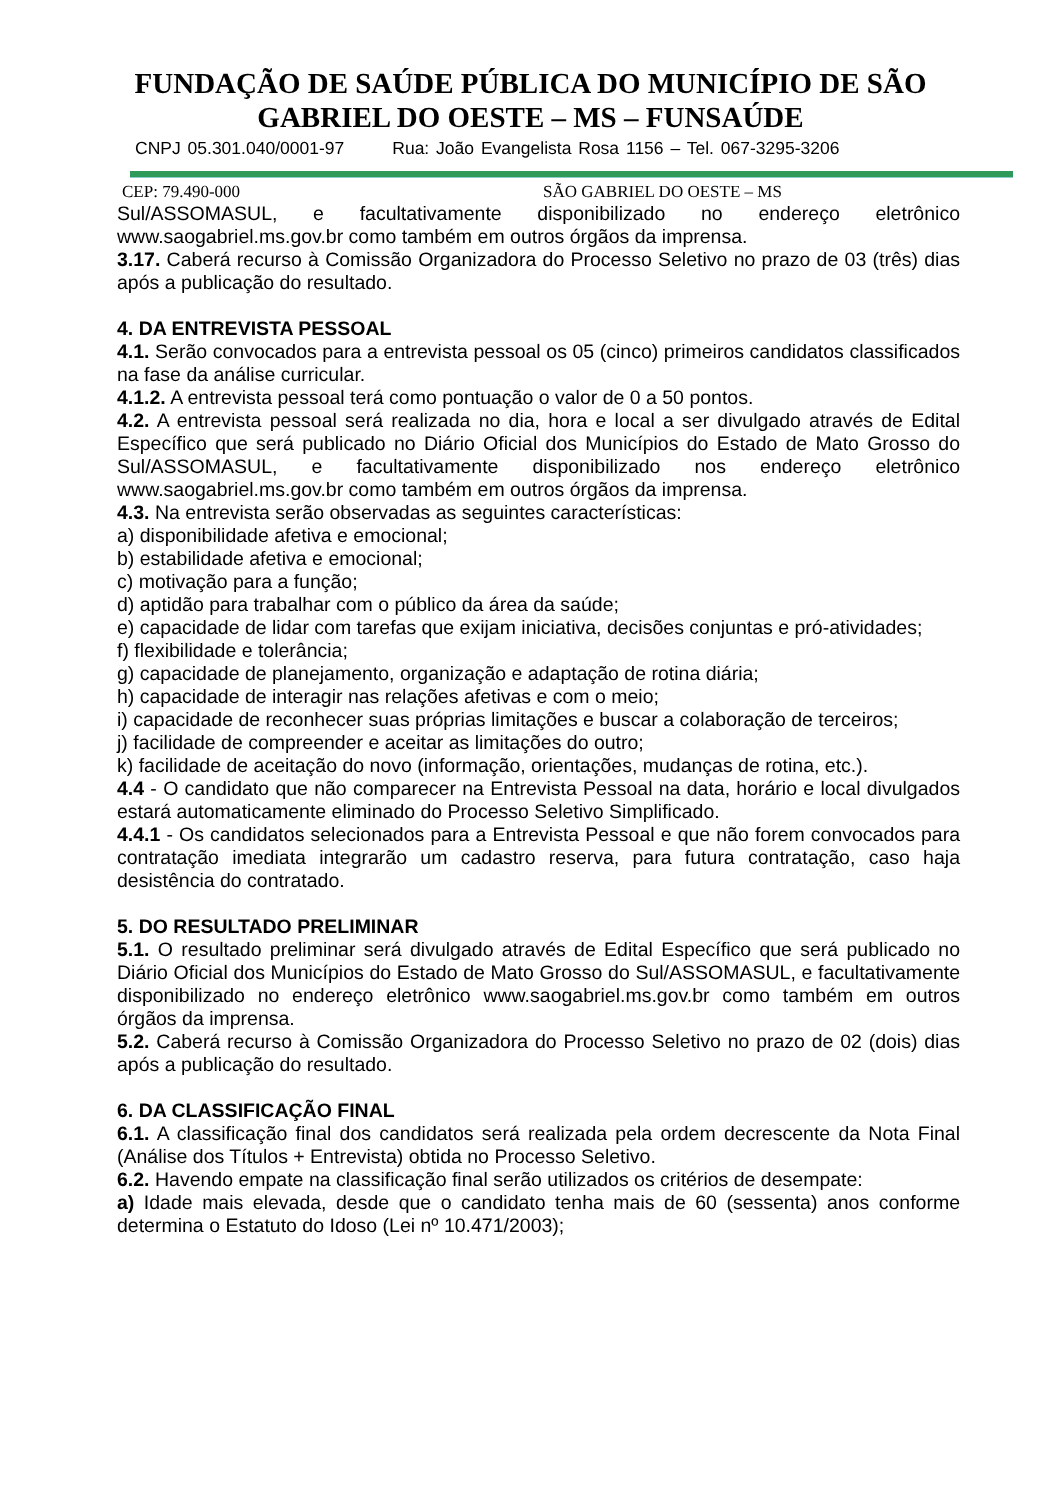FUNDAÇÃO DE SAÚDE PÚBLICA DO MUNICÍPIO DE SÃO
GABRIEL DO OESTE – MS – FUNSAÚDE
CNPJ 05.301.040/0001-97 Rua: João Evangelista Rosa 1156 – Tel. 067-3295-3206
CEP: 79.490-000 SÃO GABRIEL DO OESTE – MS
Sul/ASSOMASUL, e facultativamente disponibilizado no endereço eletrônico www.saogabriel.ms.gov.br como também em outros órgãos da imprensa.
3.17. Caberá recurso à Comissão Organizadora do Processo Seletivo no prazo de 03 (três) dias após a publicação do resultado.
4. DA ENTREVISTA PESSOAL
4.1. Serão convocados para a entrevista pessoal os 05 (cinco) primeiros candidatos classificados na fase da análise curricular.
4.1.2. A entrevista pessoal terá como pontuação o valor de 0 a 50 pontos.
4.2. A entrevista pessoal será realizada no dia, hora e local a ser divulgado através de Edital Específico que será publicado no Diário Oficial dos Municípios do Estado de Mato Grosso do Sul/ASSOMASUL, e facultativamente disponibilizado nos endereço eletrônico www.saogabriel.ms.gov.br como também em outros órgãos da imprensa.
4.3. Na entrevista serão observadas as seguintes características:
a) disponibilidade afetiva e emocional;
b) estabilidade afetiva e emocional;
c) motivação para a função;
d) aptidão para trabalhar com o público da área da saúde;
e) capacidade de lidar com tarefas que exijam iniciativa, decisões conjuntas e pró-atividades;
f) flexibilidade e tolerância;
g) capacidade de planejamento, organização e adaptação de rotina diária;
h) capacidade de interagir nas relações afetivas e com o meio;
i) capacidade de reconhecer suas próprias limitações e buscar a colaboração de terceiros;
j) facilidade de compreender e aceitar as limitações do outro;
k) facilidade de aceitação do novo (informação, orientações, mudanças de rotina, etc.).
4.4 - O candidato que não comparecer na Entrevista Pessoal na data, horário e local divulgados estará automaticamente eliminado do Processo Seletivo Simplificado.
4.4.1 - Os candidatos selecionados para a Entrevista Pessoal e que não forem convocados para contratação imediata integrarão um cadastro reserva, para futura contratação, caso haja desistência do contratado.
5. DO RESULTADO PRELIMINAR
5.1. O resultado preliminar será divulgado através de Edital Específico que será publicado no Diário Oficial dos Municípios do Estado de Mato Grosso do Sul/ASSOMASUL, e facultativamente disponibilizado no endereço eletrônico www.saogabriel.ms.gov.br como também em outros órgãos da imprensa.
5.2. Caberá recurso à Comissão Organizadora do Processo Seletivo no prazo de 02 (dois) dias após a publicação do resultado.
6. DA CLASSIFICAÇÃO FINAL
6.1. A classificação final dos candidatos será realizada pela ordem decrescente da Nota Final (Análise dos Títulos + Entrevista) obtida no Processo Seletivo.
6.2. Havendo empate na classificação final serão utilizados os critérios de desempate:
a) Idade mais elevada, desde que o candidato tenha mais de 60 (sessenta) anos conforme determina o Estatuto do Idoso (Lei nº 10.471/2003);